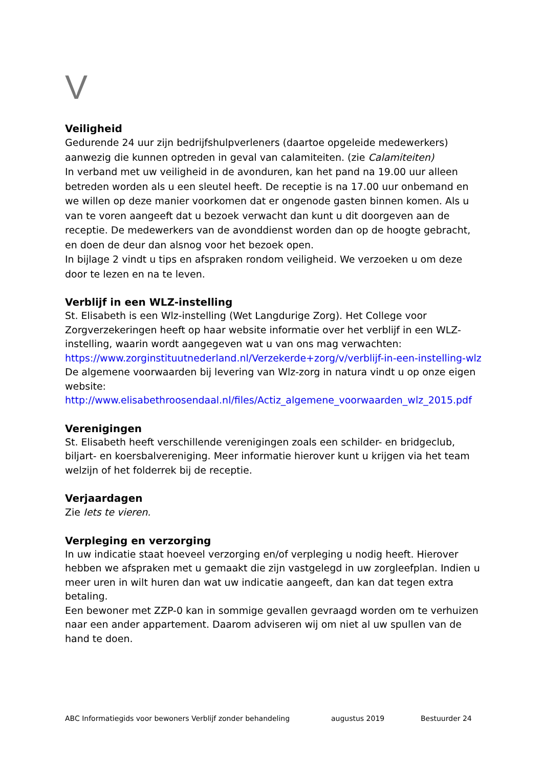V
Veiligheid
Gedurende 24 uur zijn bedrijfshulpverleners (daartoe opgeleide medewerkers) aanwezig die kunnen optreden in geval van calamiteiten. (zie Calamiteiten)
In verband met uw veiligheid in de avonduren, kan het pand na 19.00 uur alleen betreden worden als u een sleutel heeft. De receptie is na 17.00 uur onbemand en we willen op deze manier voorkomen dat er ongenode gasten binnen komen. Als u van te voren aangeeft dat u bezoek verwacht dan kunt u dit doorgeven aan de receptie. De medewerkers van de avonddienst worden dan op de hoogte gebracht, en doen de deur dan alsnog voor het bezoek open.
In bijlage 2 vindt u tips en afspraken rondom veiligheid. We verzoeken u om deze door te lezen en na te leven.
Verblijf in een WLZ-instelling
St. Elisabeth is een Wlz-instelling (Wet Langdurige Zorg). Het College voor Zorgverzekeringen heeft op haar website informatie over het verblijf in een WLZ-instelling, waarin wordt aangegeven wat u van ons mag verwachten:
https://www.zorginstituutnederland.nl/Verzekerde+zorg/v/verblijf-in-een-instelling-wlz
De algemene voorwaarden bij levering van Wlz-zorg in natura vindt u op onze eigen website:
http://www.elisabethroosendaal.nl/files/Actiz_algemene_voorwaarden_wlz_2015.pdf
Verenigingen
St. Elisabeth heeft verschillende verenigingen zoals een schilder- en bridgeclub, biljart- en koersbalvereniging. Meer informatie hierover kunt u krijgen via het team welzijn of het folderrek bij de receptie.
Verjaardagen
Zie Iets te vieren.
Verpleging en verzorging
In uw indicatie staat hoeveel verzorging en/of verpleging u nodig heeft. Hierover hebben we afspraken met u gemaakt die zijn vastgelegd in uw zorgleefplan. Indien u meer uren in wilt huren dan wat uw indicatie aangeeft, dan kan dat tegen extra betaling.
Een bewoner met ZZP-0 kan in sommige gevallen gevraagd worden om te verhuizen naar een ander appartement. Daarom adviseren wij om niet al uw spullen van de hand te doen.
ABC Informatiegids voor bewoners Verblijf zonder behandeling augustus 2019 Bestuurder 24